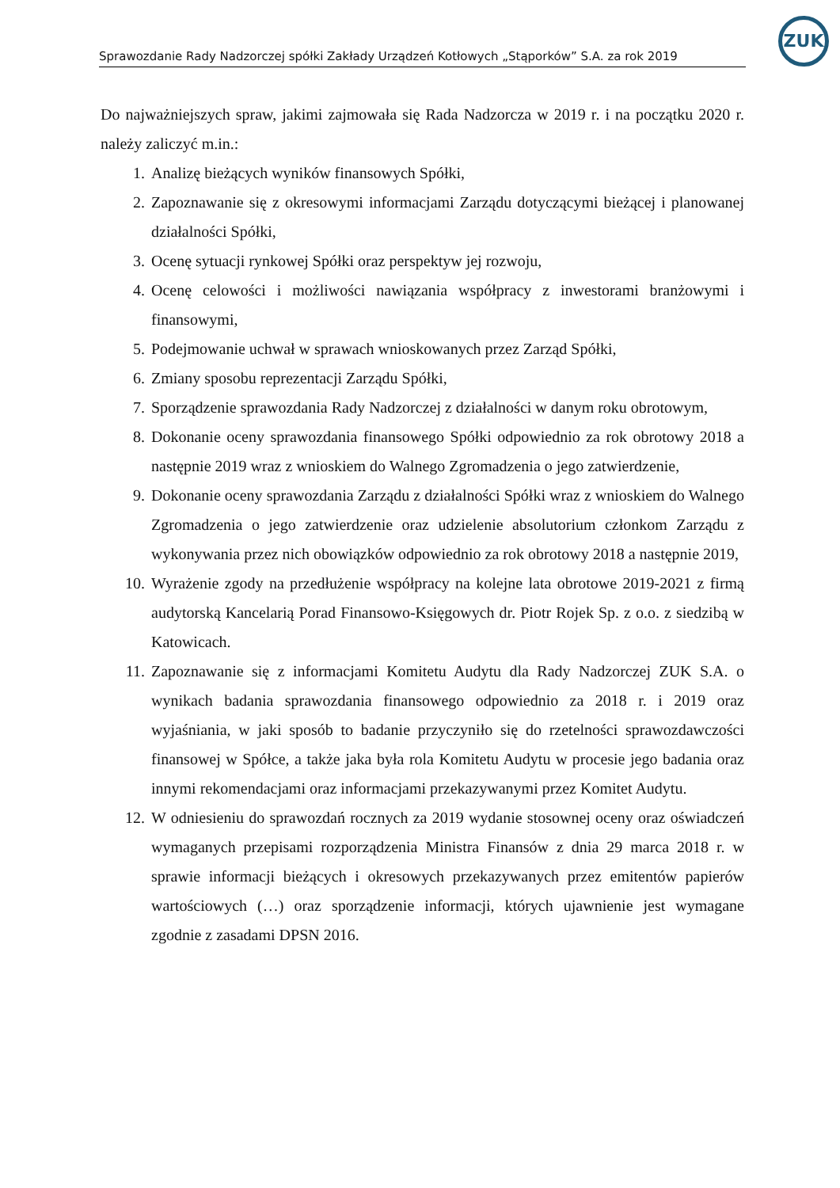Sprawozdanie Rady Nadzorczej spółki Zakłady Urządzeń Kotłowych „Stąporków” S.A. za rok 2019
ZUK
Do najważniejszych spraw, jakimi zajmowała się Rada Nadzorcza w 2019 r. i na początku 2020 r. należy zaliczyć m.in.:
1. Analizę bieżących wyników finansowych Spółki,
2. Zapoznawanie się z okresowymi informacjami Zarządu dotyczącymi bieżącej i planowanej działalności Spółki,
3. Ocenę sytuacji rynkowej Spółki oraz perspektyw jej rozwoju,
4. Ocenę celowości i możliwości nawiązania współpracy z inwestorami branżowymi i finansowymi,
5. Podejmowanie uchwał w sprawach wnioskowanych przez Zarząd Spółki,
6. Zmiany sposobu reprezentacji Zarządu Spółki,
7. Sporządzenie sprawozdania Rady Nadzorczej z działalności w danym roku obrotowym,
8. Dokonanie oceny sprawozdania finansowego Spółki odpowiednio za rok obrotowy 2018 a następnie 2019 wraz z wnioskiem do Walnego Zgromadzenia o jego zatwierdzenie,
9. Dokonanie oceny sprawozdania Zarządu z działalności Spółki wraz z wnioskiem do Walnego Zgromadzenia o jego zatwierdzenie oraz udzielenie absolutorium członkom Zarządu z wykonywania przez nich obowiązków odpowiednio za rok obrotowy 2018 a następnie 2019,
10. Wyrażenie zgody na przedłużenie współpracy na kolejne lata obrotowe 2019-2021 z firmą audytorską Kancelarią Porad Finansowo-Księgowych dr. Piotr Rojek Sp. z o.o. z siedzibą w Katowicach.
11. Zapoznawanie się z informacjami Komitetu Audytu dla Rady Nadzorczej ZUK S.A. o wynikach badania sprawozdania finansowego odpowiednio za 2018 r. i 2019 oraz wyjaśniania, w jaki sposób to badanie przyczyniło się do rzetelności sprawozdawczości finansowej w Spółce, a także jaka była rola Komitetu Audytu w procesie jego badania oraz innymi rekomendacjami oraz informacjami przekazywanymi przez Komitet Audytu.
12. W odniesieniu do sprawozdań rocznych za 2019 wydanie stosownej oceny oraz oświadczeń wymaganych przepisami rozporządzenia Ministra Finansów z dnia 29 marca 2018 r. w sprawie informacji bieżących i okresowych przekazywanych przez emitentów papierów wartościowych (…) oraz sporządzenie informacji, których ujawnienie jest wymagane zgodnie z zasadami DPSN 2016.